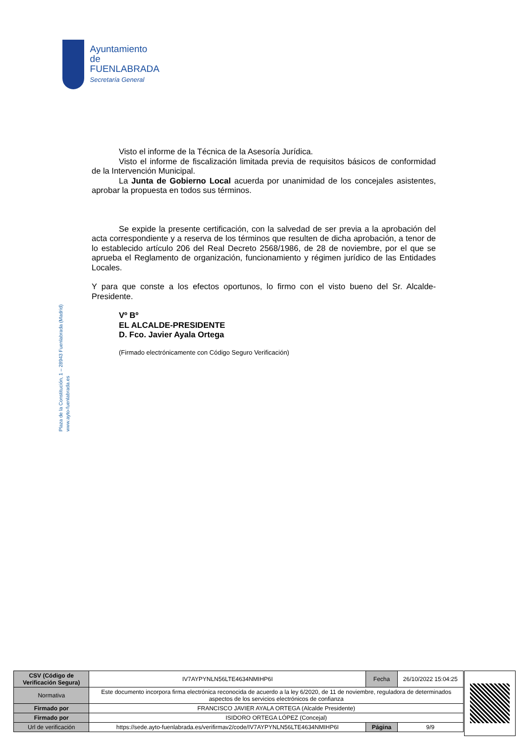Ayuntamiento de
FUENLABRADA
Secretaría General
Plaza de la Constitución, 1 – 28943 Fuenlabrada (Madrid)
www.ayto-fuenlabrada.es
Visto el informe de la Técnica de la Asesoría Jurídica.
Visto el informe de fiscalización limitada previa de requisitos básicos de conformidad de la Intervención Municipal.
La Junta de Gobierno Local acuerda por unanimidad de los concejales asistentes, aprobar la propuesta en todos sus términos.
Se expide la presente certificación, con la salvedad de ser previa a la aprobación del acta correspondiente y a reserva de los términos que resulten de dicha aprobación, a tenor de lo establecido artículo 206 del Real Decreto 2568/1986, de 28 de noviembre, por el que se aprueba el Reglamento de organización, funcionamiento y régimen jurídico de las Entidades Locales.
Y para que conste a los efectos oportunos, lo firmo con el visto bueno del Sr. Alcalde-Presidente.
Vº Bº
EL ALCALDE-PRESIDENTE
D. Fco. Javier Ayala Ortega
(Firmado electrónicamente con Código Seguro Verificación)
| CSV (Código de Verificación Segura) | IV7AYPYNLN56LTE4634NMIHP6I | Fecha | 26/10/2022 15:04:25 |
| Normativa | Este documento incorpora firma electrónica reconocida de acuerdo a la ley 6/2020, de 11 de noviembre, reguladora de determinados aspectos de los servicios electrónicos de confianza | | |
| Firmado por | FRANCISCO JAVIER AYALA ORTEGA (Alcalde Presidente) | | |
| Firmado por | ISIDORO ORTEGA LÓPEZ (Concejal) | | |
| Url de verificación | https://sede.ayto-fuenlabrada.es/verifirmav2/code/IV7AYPYNLN56LTE4634NMIHP6I | Página | 9/9 |